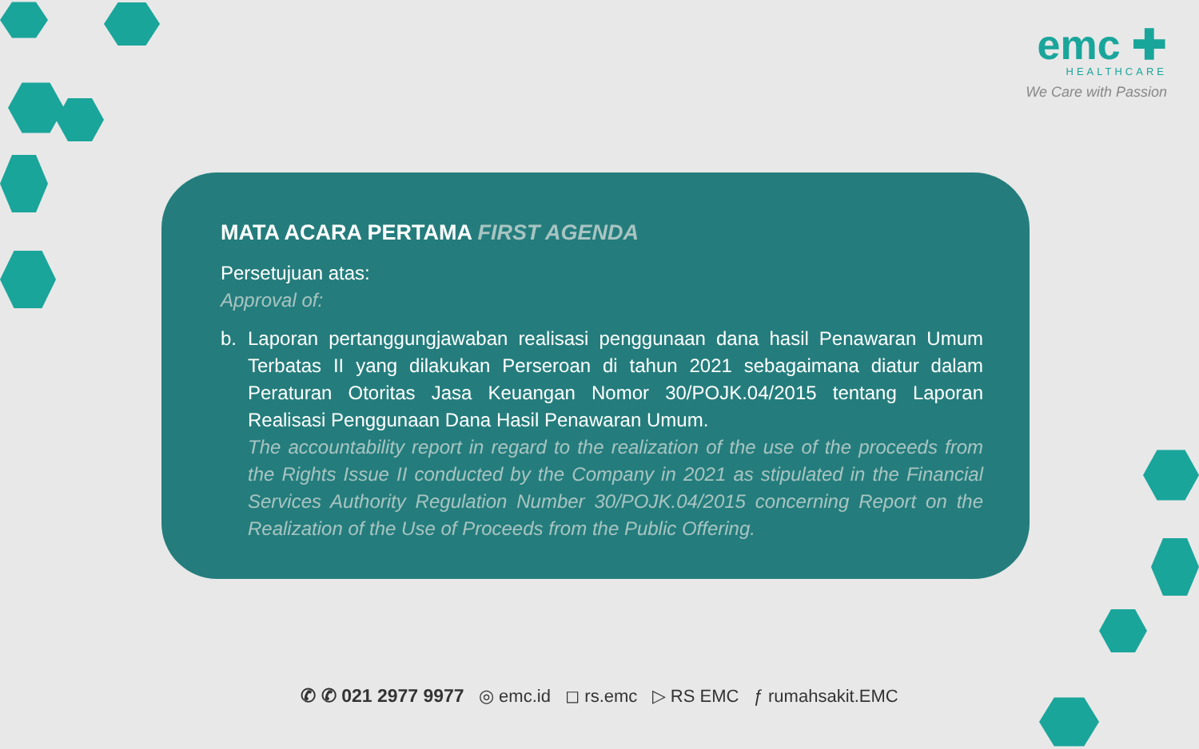emc ✚
HEALTHCARE
We Care with Passion
MATA ACARA PERTAMA FIRST AGENDA
Persetujuan atas:
Approval of:
b. Laporan pertanggungjawaban realisasi penggunaan dana hasil Penawaran Umum Terbatas II yang dilakukan Perseroan di tahun 2021 sebagaimana diatur dalam Peraturan Otoritas Jasa Keuangan Nomor 30/POJK.04/2015 tentang Laporan Realisasi Penggunaan Dana Hasil Penawaran Umum.
The accountability report in regard to the realization of the use of the proceeds from the Rights Issue II conducted by the Company in 2021 as stipulated in the Financial Services Authority Regulation Number 30/POJK.04/2015 concerning Report on the Realization of the Use of Proceeds from the Public Offering.
✆ ✆ 021 2977 9977 ◎ emc.id ◻ rs.emc ▷ RS EMC ƒ rumahsakit.EMC